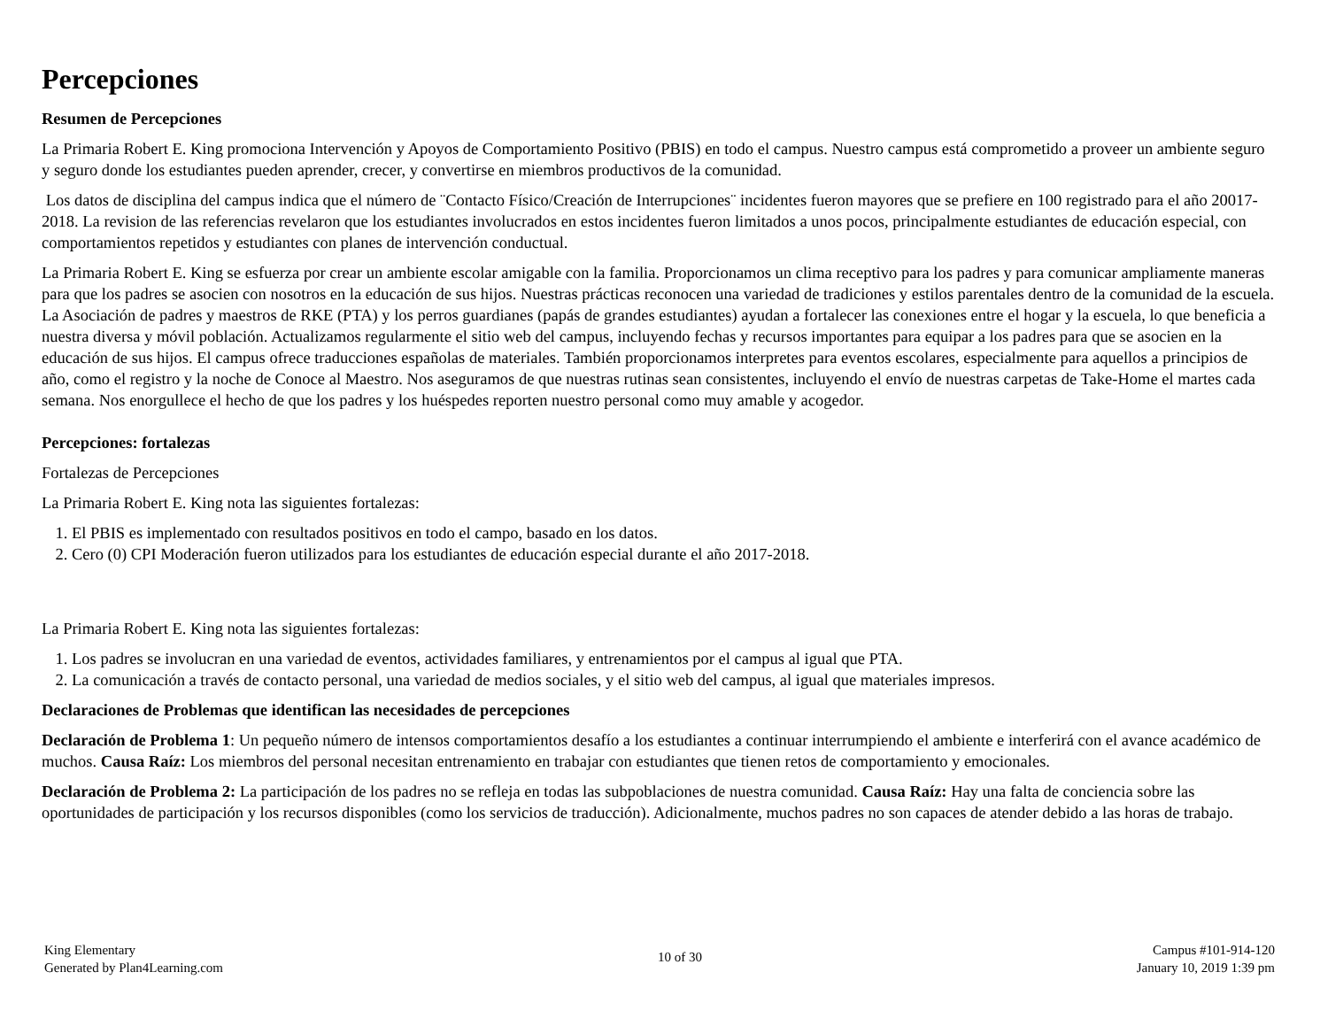Percepciones
Resumen de Percepciones
La Primaria Robert E. King promociona Intervención y Apoyos de Comportamiento Positivo (PBIS) en todo el campus. Nuestro campus está comprometido a proveer un ambiente seguro y seguro donde los estudiantes pueden aprender, crecer, y convertirse en miembros productivos de la comunidad.
Los datos de disciplina del campus indica que el número de ¨Contacto Físico/Creación de Interrupciones¨ incidentes fueron mayores que se prefiere en 100 registrado para el año 20017-2018. La revision de las referencias revelaron que los estudiantes involucrados en estos incidentes fueron limitados a unos pocos, principalmente estudiantes de educación especial, con comportamientos repetidos y estudiantes con planes de intervención conductual.
La Primaria Robert E. King se esfuerza por crear un ambiente escolar amigable con la familia. Proporcionamos un clima receptivo para los padres y para comunicar ampliamente maneras para que los padres se asocien con nosotros en la educación de sus hijos. Nuestras prácticas reconocen una variedad de tradiciones y estilos parentales dentro de la comunidad de la escuela. La Asociación de padres y maestros de RKE (PTA) y los perros guardianes (papás de grandes estudiantes) ayudan a fortalecer las conexiones entre el hogar y la escuela, lo que beneficia a nuestra diversa y móvil población. Actualizamos regularmente el sitio web del campus, incluyendo fechas y recursos importantes para equipar a los padres para que se asocien en la educación de sus hijos. El campus ofrece traducciones españolas de materiales. También proporcionamos interpretes para eventos escolares, especialmente para aquellos a principios de año, como el registro y la noche de Conoce al Maestro. Nos aseguramos de que nuestras rutinas sean consistentes, incluyendo el envío de nuestras carpetas de Take-Home el martes cada semana. Nos enorgullece el hecho de que los padres y los huéspedes reporten nuestro personal como muy amable y acogedor.
Percepciones: fortalezas
Fortalezas de Percepciones
La Primaria Robert E. King nota las siguientes fortalezas:
1. El PBIS es implementado con resultados positivos en todo el campo, basado en los datos.
2. Cero (0) CPI Moderación fueron utilizados para los estudiantes de educación especial durante el año 2017-2018.
La Primaria Robert E. King nota las siguientes fortalezas:
1. Los padres se involucran en una variedad de eventos, actividades familiares, y entrenamientos por el campus al igual que PTA.
2. La comunicación a través de contacto personal, una variedad de medios sociales, y el sitio web del campus, al igual que materiales impresos.
Declaraciones de Problemas que identifican las necesidades de percepciones
Declaración de Problema 1: Un pequeño número de intensos comportamientos desafío a los estudiantes a continuar interrumpiendo el ambiente e interferirá con el avance académico de muchos. Causa Raíz: Los miembros del personal necesitan entrenamiento en trabajar con estudiantes que tienen retos de comportamiento y emocionales.
Declaración de Problema 2: La participación de los padres no se refleja en todas las subpoblaciones de nuestra comunidad. Causa Raíz: Hay una falta de conciencia sobre las oportunidades de participación y los recursos disponibles (como los servicios de traducción). Adicionalmente, muchos padres no son capaces de atender debido a las horas de trabajo.
King Elementary
Generated by Plan4Learning.com
10 of 30
Campus #101-914-120
January 10, 2019 1:39 pm